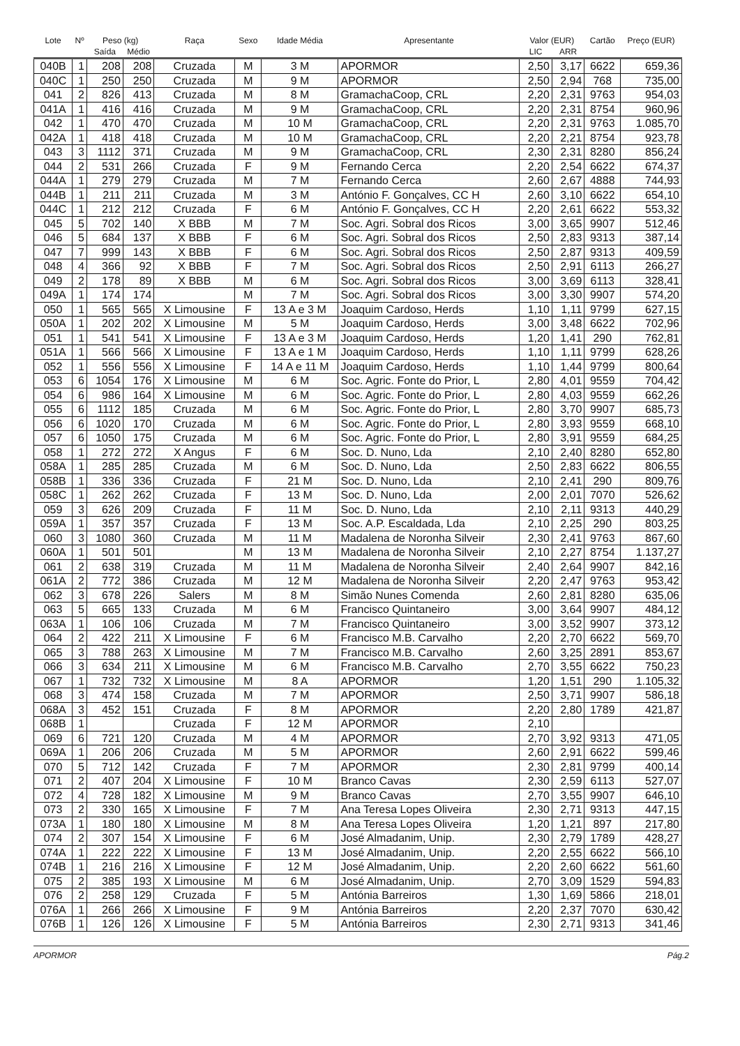| Lote | Nº | Peso (kg) | | Raça | Sexo | Idade Média | Apresentante | Valor (EUR) | | Cartão | Preço (EUR) |
| --- | --- | --- | --- | --- | --- | --- | --- | --- | --- | --- | --- |
| | | Saída | Médio | | | | | LIC | ARR | | |
| 040B | 1 | 208 | 208 | Cruzada | M | 3 M | APORMOR | 2,50 | 3,17 | 6622 | 659,36 |
| 040C | 1 | 250 | 250 | Cruzada | M | 9 M | APORMOR | 2,50 | 2,94 | 768 | 735,00 |
| 041 | 2 | 826 | 413 | Cruzada | M | 8 M | GramachaCoop, CRL | 2,20 | 2,31 | 9763 | 954,03 |
| 041A | 1 | 416 | 416 | Cruzada | M | 9 M | GramachaCoop, CRL | 2,20 | 2,31 | 8754 | 960,96 |
| 042 | 1 | 470 | 470 | Cruzada | M | 10 M | GramachaCoop, CRL | 2,20 | 2,31 | 9763 | 1.085,70 |
| 042A | 1 | 418 | 418 | Cruzada | M | 10 M | GramachaCoop, CRL | 2,20 | 2,21 | 8754 | 923,78 |
| 043 | 3 | 1112 | 371 | Cruzada | M | 9 M | GramachaCoop, CRL | 2,30 | 2,31 | 8280 | 856,24 |
| 044 | 2 | 531 | 266 | Cruzada | F | 9 M | Fernando Cerca | 2,20 | 2,54 | 6622 | 674,37 |
| 044A | 1 | 279 | 279 | Cruzada | M | 7 M | Fernando Cerca | 2,60 | 2,67 | 4888 | 744,93 |
| 044B | 1 | 211 | 211 | Cruzada | M | 3 M | António F. Gonçalves, CC H | 2,60 | 3,10 | 6622 | 654,10 |
| 044C | 1 | 212 | 212 | Cruzada | F | 6 M | António F. Gonçalves, CC H | 2,20 | 2,61 | 6622 | 553,32 |
| 045 | 5 | 702 | 140 | X BBB | M | 7 M | Soc. Agri. Sobral dos Ricos | 3,00 | 3,65 | 9907 | 512,46 |
| 046 | 5 | 684 | 137 | X BBB | F | 6 M | Soc. Agri. Sobral dos Ricos | 2,50 | 2,83 | 9313 | 387,14 |
| 047 | 7 | 999 | 143 | X BBB | F | 6 M | Soc. Agri. Sobral dos Ricos | 2,50 | 2,87 | 9313 | 409,59 |
| 048 | 4 | 366 | 92 | X BBB | F | 7 M | Soc. Agri. Sobral dos Ricos | 2,50 | 2,91 | 6113 | 266,27 |
| 049 | 2 | 178 | 89 | X BBB | M | 6 M | Soc. Agri. Sobral dos Ricos | 3,00 | 3,69 | 6113 | 328,41 |
| 049A | 1 | 174 | 174 | | M | 7 M | Soc. Agri. Sobral dos Ricos | 3,00 | 3,30 | 9907 | 574,20 |
| 050 | 1 | 565 | 565 | X Limousine | F | 13 A e 3 M | Joaquim Cardoso, Herds | 1,10 | 1,11 | 9799 | 627,15 |
| 050A | 1 | 202 | 202 | X Limousine | M | 5 M | Joaquim Cardoso, Herds | 3,00 | 3,48 | 6622 | 702,96 |
| 051 | 1 | 541 | 541 | X Limousine | F | 13 A e 3 M | Joaquim Cardoso, Herds | 1,20 | 1,41 | 290 | 762,81 |
| 051A | 1 | 566 | 566 | X Limousine | F | 13 A e 1 M | Joaquim Cardoso, Herds | 1,10 | 1,11 | 9799 | 628,26 |
| 052 | 1 | 556 | 556 | X Limousine | F | 14 A e 11 M | Joaquim Cardoso, Herds | 1,10 | 1,44 | 9799 | 800,64 |
| 053 | 6 | 1054 | 176 | X Limousine | M | 6 M | Soc. Agric. Fonte do Prior, L | 2,80 | 4,01 | 9559 | 704,42 |
| 054 | 6 | 986 | 164 | X Limousine | M | 6 M | Soc. Agric. Fonte do Prior, L | 2,80 | 4,03 | 9559 | 662,26 |
| 055 | 6 | 1112 | 185 | Cruzada | M | 6 M | Soc. Agric. Fonte do Prior, L | 2,80 | 3,70 | 9907 | 685,73 |
| 056 | 6 | 1020 | 170 | Cruzada | M | 6 M | Soc. Agric. Fonte do Prior, L | 2,80 | 3,93 | 9559 | 668,10 |
| 057 | 6 | 1050 | 175 | Cruzada | M | 6 M | Soc. Agric. Fonte do Prior, L | 2,80 | 3,91 | 9559 | 684,25 |
| 058 | 1 | 272 | 272 | X Angus | F | 6 M | Soc. D. Nuno, Lda | 2,10 | 2,40 | 8280 | 652,80 |
| 058A | 1 | 285 | 285 | Cruzada | M | 6 M | Soc. D. Nuno, Lda | 2,50 | 2,83 | 6622 | 806,55 |
| 058B | 1 | 336 | 336 | Cruzada | F | 21 M | Soc. D. Nuno, Lda | 2,10 | 2,41 | 290 | 809,76 |
| 058C | 1 | 262 | 262 | Cruzada | F | 13 M | Soc. D. Nuno, Lda | 2,00 | 2,01 | 7070 | 526,62 |
| 059 | 3 | 626 | 209 | Cruzada | F | 11 M | Soc. D. Nuno, Lda | 2,10 | 2,11 | 9313 | 440,29 |
| 059A | 1 | 357 | 357 | Cruzada | F | 13 M | Soc. A.P. Escaldada, Lda | 2,10 | 2,25 | 290 | 803,25 |
| 060 | 3 | 1080 | 360 | Cruzada | M | 11 M | Madalena de Noronha Silveir | 2,30 | 2,41 | 9763 | 867,60 |
| 060A | 1 | 501 | 501 | | M | 13 M | Madalena de Noronha Silveir | 2,10 | 2,27 | 8754 | 1.137,27 |
| 061 | 2 | 638 | 319 | Cruzada | M | 11 M | Madalena de Noronha Silveir | 2,40 | 2,64 | 9907 | 842,16 |
| 061A | 2 | 772 | 386 | Cruzada | M | 12 M | Madalena de Noronha Silveir | 2,20 | 2,47 | 9763 | 953,42 |
| 062 | 3 | 678 | 226 | Salers | M | 8 M | Simão Nunes Comenda | 2,60 | 2,81 | 8280 | 635,06 |
| 063 | 5 | 665 | 133 | Cruzada | M | 6 M | Francisco Quintaneiro | 3,00 | 3,64 | 9907 | 484,12 |
| 063A | 1 | 106 | 106 | Cruzada | M | 7 M | Francisco Quintaneiro | 3,00 | 3,52 | 9907 | 373,12 |
| 064 | 2 | 422 | 211 | X Limousine | F | 6 M | Francisco M.B. Carvalho | 2,20 | 2,70 | 6622 | 569,70 |
| 065 | 3 | 788 | 263 | X Limousine | M | 7 M | Francisco M.B. Carvalho | 2,60 | 3,25 | 2891 | 853,67 |
| 066 | 3 | 634 | 211 | X Limousine | M | 6 M | Francisco M.B. Carvalho | 2,70 | 3,55 | 6622 | 750,23 |
| 067 | 1 | 732 | 732 | X Limousine | M | 8 A | APORMOR | 1,20 | 1,51 | 290 | 1.105,32 |
| 068 | 3 | 474 | 158 | Cruzada | M | 7 M | APORMOR | 2,50 | 3,71 | 9907 | 586,18 |
| 068A | 3 | 452 | 151 | Cruzada | F | 8 M | APORMOR | 2,20 | 2,80 | 1789 | 421,87 |
| 068B | 1 | | | Cruzada | F | 12 M | APORMOR | 2,10 | | | |
| 069 | 6 | 721 | 120 | Cruzada | M | 4 M | APORMOR | 2,70 | 3,92 | 9313 | 471,05 |
| 069A | 1 | 206 | 206 | Cruzada | M | 5 M | APORMOR | 2,60 | 2,91 | 6622 | 599,46 |
| 070 | 5 | 712 | 142 | Cruzada | F | 7 M | APORMOR | 2,30 | 2,81 | 9799 | 400,14 |
| 071 | 2 | 407 | 204 | X Limousine | F | 10 M | Branco Cavas | 2,30 | 2,59 | 6113 | 527,07 |
| 072 | 4 | 728 | 182 | X Limousine | M | 9 M | Branco Cavas | 2,70 | 3,55 | 9907 | 646,10 |
| 073 | 2 | 330 | 165 | X Limousine | F | 7 M | Ana Teresa Lopes Oliveira | 2,30 | 2,71 | 9313 | 447,15 |
| 073A | 1 | 180 | 180 | X Limousine | M | 8 M | Ana Teresa Lopes Oliveira | 1,20 | 1,21 | 897 | 217,80 |
| 074 | 2 | 307 | 154 | X Limousine | F | 6 M | José Almadanim, Unip. | 2,30 | 2,79 | 1789 | 428,27 |
| 074A | 1 | 222 | 222 | X Limousine | F | 13 M | José Almadanim, Unip. | 2,20 | 2,55 | 6622 | 566,10 |
| 074B | 1 | 216 | 216 | X Limousine | F | 12 M | José Almadanim, Unip. | 2,20 | 2,60 | 6622 | 561,60 |
| 075 | 2 | 385 | 193 | X Limousine | M | 6 M | José Almadanim, Unip. | 2,70 | 3,09 | 1529 | 594,83 |
| 076 | 2 | 258 | 129 | Cruzada | F | 5 M | Antónia Barreiros | 1,30 | 1,69 | 5866 | 218,01 |
| 076A | 1 | 266 | 266 | X Limousine | F | 9 M | Antónia Barreiros | 2,20 | 2,37 | 7070 | 630,42 |
| 076B | 1 | 126 | 126 | X Limousine | F | 5 M | Antónia Barreiros | 2,30 | 2,71 | 9313 | 341,46 |
APORMOR Pág.2